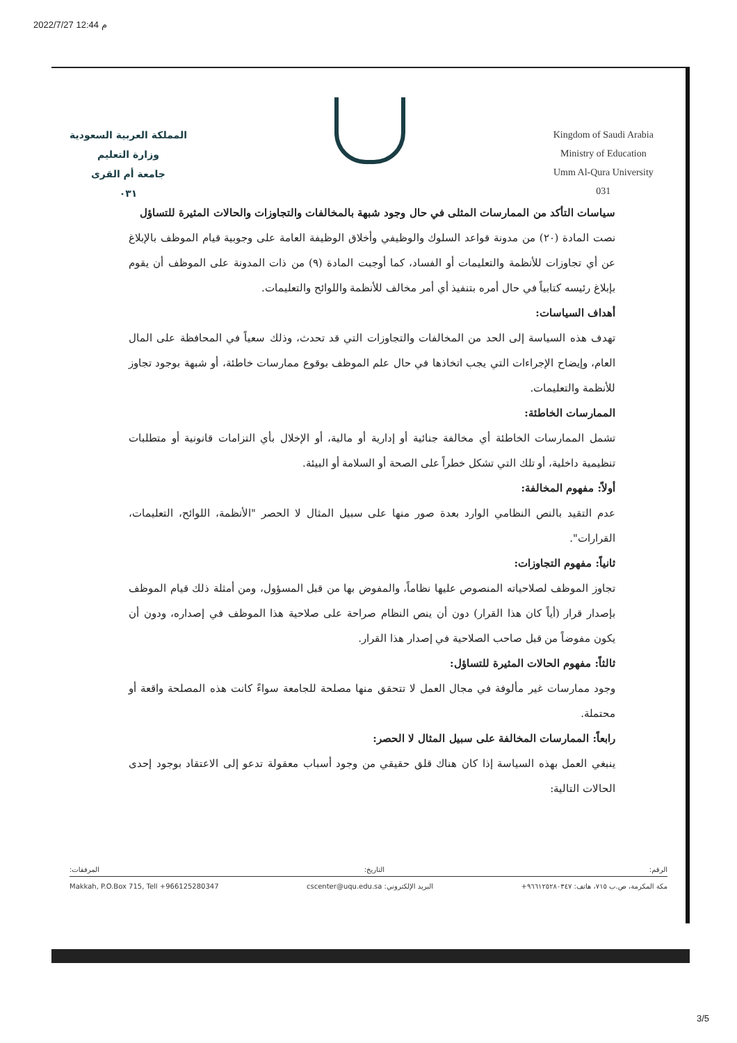2022/7/27 12:44 م
المملكة العربية السعودية
وزارة التعليم
جامعة أم القرى
٠٣١
Kingdom of Saudi Arabia
Ministry of Education
Umm Al-Qura University
031
سياسات التأكد من الممارسات المثلى في حال وجود شبهة بالمخالفات والتجاوزات والحالات المثيرة للتساؤل
نصت المادة (٢٠) من مدونة قواعد السلوك والوظيفي وأخلاق الوظيفة العامة على وجوبية قيام الموظف بالإبلاغ عن أي تجاوزات للأنظمة والتعليمات أو الفساد، كما أوجبت المادة (٩) من ذات المدونة على الموظف أن يقوم بإبلاغ رئيسه كتابياً في حال أمره بتنفيذ أي أمر مخالف للأنظمة واللوائح والتعليمات.
أهداف السياسات:
تهدف هذه السياسة إلى الحد من المخالفات والتجاوزات التي قد تحدث، وذلك سعياً في المحافظة على المال العام، وإيضاح الإجراءات التي يجب اتخاذها في حال علم الموظف بوقوع ممارسات خاطئة، أو شبهة بوجود تجاوز للأنظمة والتعليمات.
الممارسات الخاطئة:
تشمل الممارسات الخاطئة أي مخالفة جنائية أو إدارية أو مالية، أو الإخلال بأي التزامات قانونية أو متطلبات تنظيمية داخلية، أو تلك التي تشكل خطراً على الصحة أو السلامة أو البيئة.
أولاً: مفهوم المخالفة:
عدم التقيد بالنص النظامي الوارد بعدة صور منها على سبيل المثال لا الحصر "الأنظمة، اللوائح، التعليمات، القرارات".
ثانياً: مفهوم التجاوزات:
تجاوز الموظف لصلاحياته المنصوص عليها نظاماً، والمفوض بها من قبل المسؤول، ومن أمثلة ذلك قيام الموظف بإصدار قرار (أياً كان هذا القرار) دون أن ينص النظام صراحة على صلاحية هذا الموظف في إصداره، ودون أن يكون مفوضاً من قبل صاحب الصلاحية في إصدار هذا القرار.
ثالثاً: مفهوم الحالات المثيرة للتساؤل:
وجود ممارسات غير مألوفة في مجال العمل لا تتحقق منها مصلحة للجامعة سواءً كانت هذه المصلحة واقعة أو محتملة.
رابعاً: الممارسات المخالفة على سبيل المثال لا الحصر:
ينبغي العمل بهذه السياسة إذا كان هناك قلق حقيقي من وجود أسباب معقولة تدعو إلى الاعتقاد بوجود إحدى الحالات التالية:
الرقم: التاريخ: المرفقات:
مكة المكرمة، ص.ب ٧١٥، هاتف: ٩٦٦١٢٥٢٨٠٣٤٧+ البريد الإلكتروني: cscenter@uqu.edu.sa Makkah, P.O.Box 715, Tell +966125280347
3/5